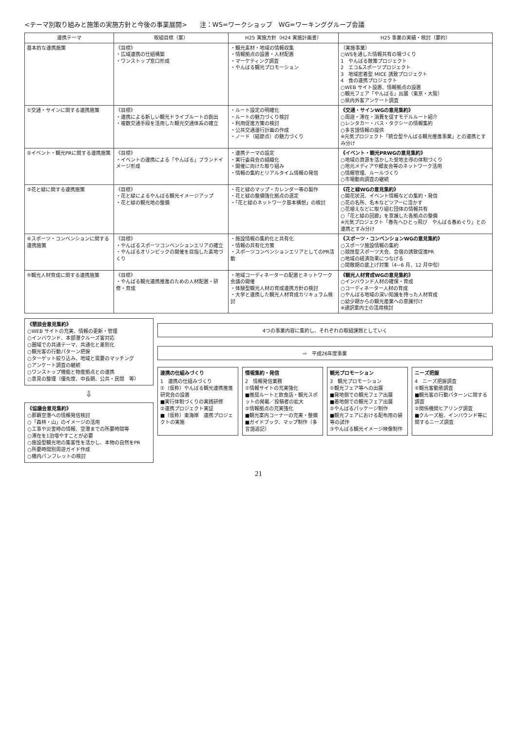<テーマ別取り組みと施策の実施方針と今後の事業展開>　　注：WS=ワークショップ　WG=ワーキンググループ会議
| 連携テーマ | 取組目標（案） | H25 実施方針（H24 実施計画書） | H25 事業の実績・検討（要約） |
| --- | --- | --- | --- |
| 基本的な連携施策 | 《目標》 ・広域連携の仕組構築 ・ワンストップ窓口形成 | ・観光素材・地域の情報収集 ・情報拠点の設置・人材配置 ・マーケティング調査 ・やんばる観光プロモーション | （実施事業） ○WSを通した情報共有の場づくり 1 やんばる散策プロジェクト 2 エコ&スポーツプロジェクト 3 地域密着型 MICE 誘致プロジェクト 4 食の連携プロジェクト ○WEB サイト設置、情報拠点の設置 ○観光フェア「やんばる」出展（東京・大阪） ○県内外客アンケート調査 |
| ①交通・サインに関する連携施策 | 《目標》 ・連携による新しい観光ドライブルートの創出 ・複数交通手段を活用した観光交通体系の確立 | ・ルート設定の明確化 ・ルートの魅力づくり検討 ・利用促進方策の検討 ・公共交通運行計画の作成 ・ノード（結節点）の魅力づくり | 《交通・サインWGの意見集約》 ○周遊・滞在・消費を促すモデルルート紹介 ○レンタカー・バス・タクシーの情報集約 ○多言語情報の提供 ※元気プロジェクト「統合型やんばる観光推進事業」との連携とすみ分け |
| ②イベント・観光PRに関する連携施策 | 《目標》 ・イベントの連携による「やんばる」ブランドイメージ形成 | ・連携テーマの設定 ・実行委員会の組織化 ・開催に向けた取り組み ・情報の集約とリアルタイム情報の発信 | 《イベント・観光PRWGの意見集約》 ○地域の資源を活かした受地主導の体制づくり ○地元メディアや郷友会等のネットワーク活用 ○情報管理、ルールづくり ○市場動向調査の継続 |
| ③花と緑に関する連携施策 | 《目標》 ・花と緑によるやんばる観光イメージアップ ・花と緑の観光地の整備 | ・花と緑のマップ・カレンダー等の製作 ・花と緑の整備強化拠点の選定 ・「花と緑のネットワーク基本構想」の検討 | 《花と緑WGの意見集約》 ○開花状況、イベント情報などの集約・発信 ○花の名所、名木などツアーに活かす ○花植えなどに取り組む団体の情報共有 ○「花と緑の回廊」を意識した各拠点の整備 ※元気プロジェクト「春先へひとっ飛び やんばる春めぐり」との連携とすみ分け |
| ④スポーツ・コンベンションに関する連携施策 | 《目標》 ・やんばるスポーツコンベンションエリアの確立 ・やんばるオリンピックの開催を目指した素地づくり | ・施設情報の集約化と共有化 ・情報の共有化方策 ・スポーツコンベンションエリアとしてのPR活動 | 《スポーツ・コンベンションWGの意見集約》 ○スポーツ施設情報の集約 ○競技型スポーツ大会、合宿の誘致促進PR ○地域の経済効果につなげる ○閑散期の底上げ対策（4~6 月、12 月中旬） |
| ⑤観光人材育成に関する連携施策 | 《目標》 ・やんばる観光連携推進のための人材配置・研修・育成 | ・地域コーディネーターの配置とネットワーク会議の開催 ・体験型観光人材の育成連携方針の検討 ・大学と連携した観光人材育成カリキュラム検討 | 《観光人材育成WGの意見集約》 ○インバウンド人材の確保・育成 ○コーディネーター人材の育成 ○やんばる地域の深い知識を持った人材育成 ○幼少期からの観光産業への意識付け ※通訳案内士の活用検討 |
《懇談会意見集約》
○WEB サイトの充実、情報の更新・管理
○インバウンド、本部港クルーズ客対応
○圏域での共通テーマ、共通化と差別化
○観光客の行動パターン把握
○ターゲット絞り込み、地域と需要のマッチング
○アンケート調査の継続
○ワンストップ機能と物産拠点との連携
○意見の整理（優先度、中長期、公共・民間　等）
⇩
《協議会意見集約》
○那覇空港への情報発信検討
○「森林・山」のイメージの活用
○工事や災害時の情報、空港までの所要時間等
○滞在を1泊増やすことが必要
○施設型観光地の集客性を活かし、本物の自然をPR
○所要時間別周遊ガイド作成
○機内パンフレットの検討
4つの事業内容に集約し、それぞれの取組課題としていく
⇨　平成26年度事業
連携の仕組みづくり
1　連携の仕組みづくり
①（仮称）やんばる観光連携推進研究会の設置
■実行体制づくりの実践研修
②連携プロジェクト実証
■（仮称）東海岸　連携プロジェクトの実施
情報集約・発信
2　情報発信業務
①情報サイトの充実強化
■推奨ルートと飲食店・観光スポットの掲載／投稿者の拡大
②情報拠点の充実強化
■観光案内コーナーの充実・整備
■ガイドブック、マップ制作（多言語追記）
観光プロモーション
3　観光プロモーション
①観光フェア等への出展
■発地側での観光フェア出展
■着地側での観光フェア出展
②やんばるパッケージ制作
■観光フェアにおける配布用の袋等の試作
③やんばる観光イメージ映像制作
ニーズ把握
4　ニーズ把握調査
①観光客動態調査
■観光客の行動パターンに関する調査
②関係機関ヒアリング調査
■クルーズ船、インバウンド等に関するニーズ調査
21